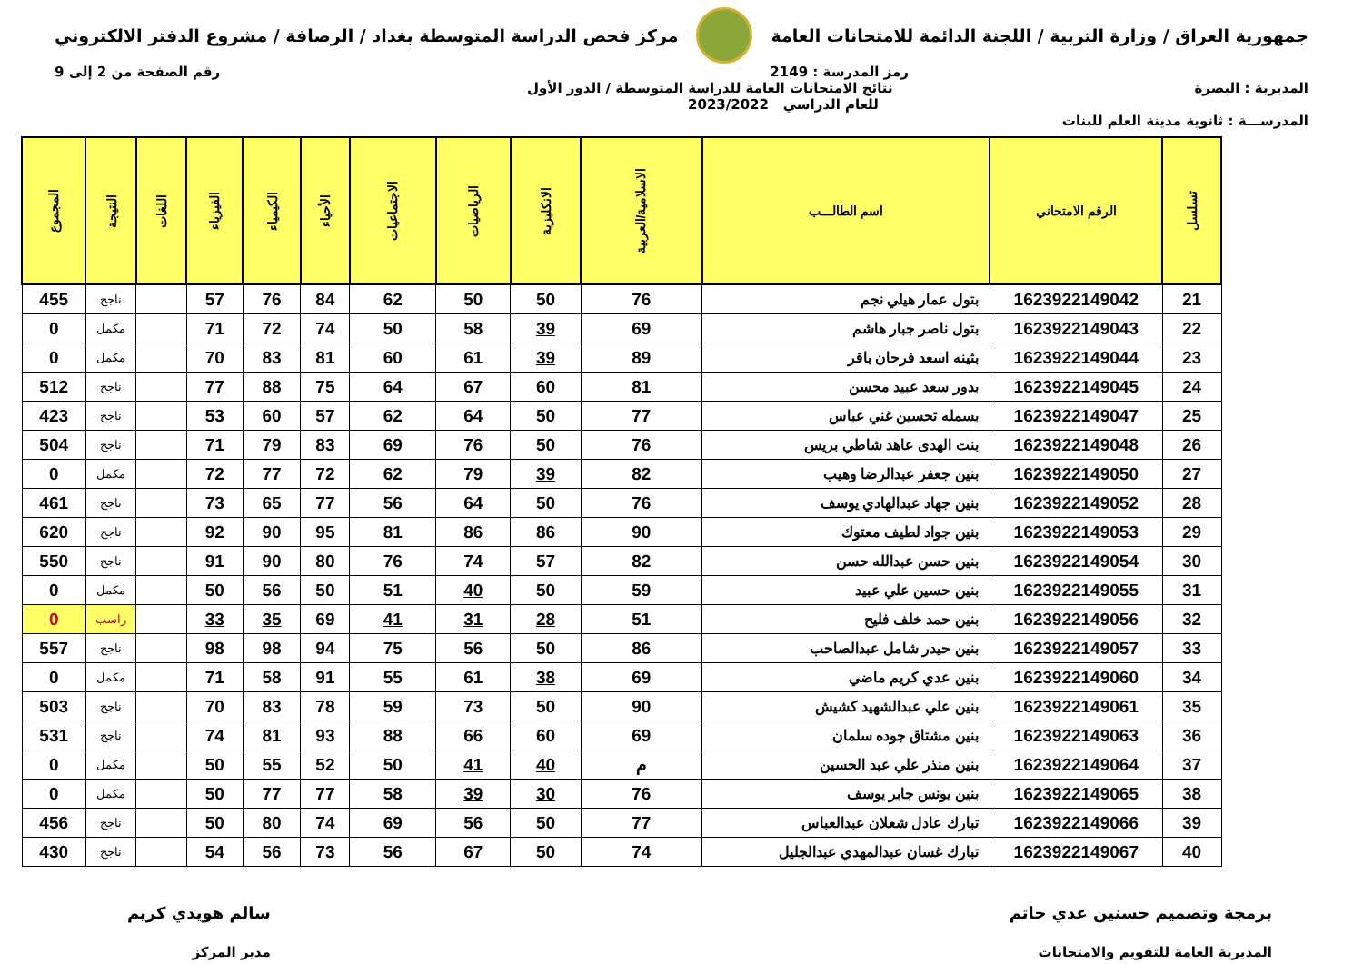جمهورية العراق / وزارة التربية / اللجنة الدائمة للامتحانات العامة
مركز فحص الدراسة المتوسطة بغداد / الرصافة / مشروع الدفتر الالكتروني
رمز المدرسة : 2149 رقم الصفحة من 2 إلى 9
المديرية : البصرة نتائج الامتحانات العامة للدراسة المتوسطة / الدور الأول
للعام الدراسي 2023/2022
المدرســـة : ثانوية مدينة العلم للبنات
| تسلسل | الرقم الامتحاني | اسم الطالـــب | الاسلامية/العربية | الانكليزية | الرياضيات | الاجتماعيات | الأحياء | الكيمياء | الفيزياء | اللغات | النتيجة | المجموع |
| --- | --- | --- | --- | --- | --- | --- | --- | --- | --- | --- | --- | --- |
| 21 | 1623922149042 | بتول عمار هيلي نجم | 76 | 50 | 50 | 62 | 84 | 76 | 57 | | ناجح | 455 |
| 22 | 1623922149043 | بتول ناصر جبار هاشم | 69 | 39 | 58 | 50 | 74 | 72 | 71 | | مكمل | 0 |
| 23 | 1623922149044 | بثينه اسعد فرحان باقر | 89 | 39 | 61 | 60 | 81 | 83 | 70 | | مكمل | 0 |
| 24 | 1623922149045 | بدور سعد عبيد محسن | 81 | 60 | 67 | 64 | 75 | 88 | 77 | | ناجح | 512 |
| 25 | 1623922149047 | بسمله تحسين غني عباس | 77 | 50 | 64 | 62 | 57 | 60 | 53 | | ناجح | 423 |
| 26 | 1623922149048 | بنت الهدى عاهد شاطي بريس | 76 | 50 | 76 | 69 | 83 | 79 | 71 | | ناجح | 504 |
| 27 | 1623922149050 | بنين جعفر عبدالرضا وهيب | 82 | 39 | 79 | 62 | 72 | 77 | 72 | | مكمل | 0 |
| 28 | 1623922149052 | بنين جهاد عبدالهادي يوسف | 76 | 50 | 64 | 56 | 77 | 65 | 73 | | ناجح | 461 |
| 29 | 1623922149053 | بنين جواد لطيف معتوك | 90 | 86 | 86 | 81 | 95 | 90 | 92 | | ناجح | 620 |
| 30 | 1623922149054 | بنين حسن عبدالله حسن | 82 | 57 | 74 | 76 | 80 | 90 | 91 | | ناجح | 550 |
| 31 | 1623922149055 | بنين حسين علي عبيد | 59 | 50 | 40 | 51 | 50 | 56 | 50 | | مكمل | 0 |
| 32 | 1623922149056 | بنين حمد خلف فليح | 51 | 28 | 31 | 41 | 69 | 35 | 33 | | راسب | 0 |
| 33 | 1623922149057 | بنين حيدر شامل عبدالصاحب | 86 | 50 | 56 | 75 | 94 | 98 | 98 | | ناجح | 557 |
| 34 | 1623922149060 | بنين عدي كريم ماضي | 69 | 38 | 61 | 55 | 91 | 58 | 71 | | مكمل | 0 |
| 35 | 1623922149061 | بنين علي عبدالشهيد كشيش | 90 | 50 | 73 | 59 | 78 | 83 | 70 | | ناجح | 503 |
| 36 | 1623922149063 | بنين مشتاق جوده سلمان | 69 | 60 | 66 | 88 | 93 | 81 | 74 | | ناجح | 531 |
| 37 | 1623922149064 | بنين منذر علي عبد الحسين | م | 40 | 41 | 50 | 52 | 55 | 50 | | مكمل | 0 |
| 38 | 1623922149065 | بنين يونس جابر يوسف | 76 | 30 | 39 | 58 | 77 | 77 | 50 | | مكمل | 0 |
| 39 | 1623922149066 | تبارك عادل شعلان عبدالعباس | 77 | 50 | 56 | 69 | 74 | 80 | 50 | | ناجح | 456 |
| 40 | 1623922149067 | تبارك غسان عبدالمهدي عبدالجليل | 74 | 50 | 67 | 56 | 73 | 56 | 54 | | ناجح | 430 |
برمجة وتصميم حسنين عدي حاتم
المديرية العامة للتقويم والامتحانات
سالم هويدي كريم
مدير المركز